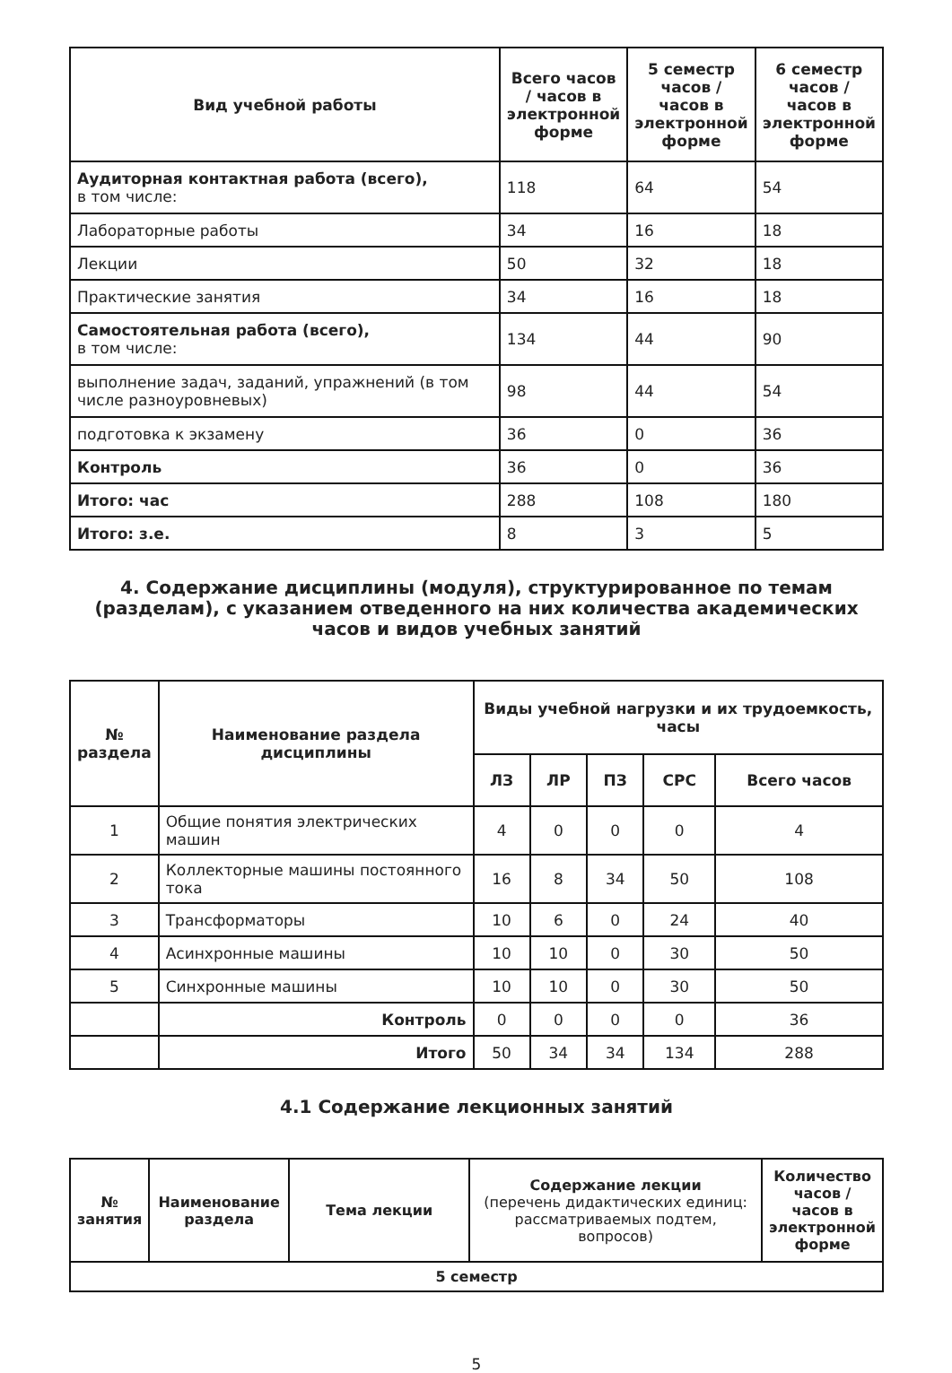| Вид учебной работы | Всего часов / часов в электронной форме | 5 семестр часов / часов в электронной форме | 6 семестр часов / часов в электронной форме |
| --- | --- | --- | --- |
| Аудиторная контактная работа (всего), в том числе: | 118 | 64 | 54 |
| Лабораторные работы | 34 | 16 | 18 |
| Лекции | 50 | 32 | 18 |
| Практические занятия | 34 | 16 | 18 |
| Самостоятельная работа (всего), в том числе: | 134 | 44 | 90 |
| выполнение задач, заданий, упражнений (в том числе разноуровневых) | 98 | 44 | 54 |
| подготовка к экзамену | 36 | 0 | 36 |
| Контроль | 36 | 0 | 36 |
| Итого: час | 288 | 108 | 180 |
| Итого: з.е. | 8 | 3 | 5 |
4. Содержание дисциплины (модуля), структурированное по темам (разделам), с указанием отведенного на них количества академических часов и видов учебных занятий
| № раздела | Наименование раздела дисциплины | Виды учебной нагрузки и их трудоемкость, часы | | | | |
| --- | --- | --- | --- | --- | --- | --- |
| | | ЛЗ | ЛР | ПЗ | СРС | Всего часов |
| 1 | Общие понятия электрических машин | 4 | 0 | 0 | 0 | 4 |
| 2 | Коллекторные машины постоянного тока | 16 | 8 | 34 | 50 | 108 |
| 3 | Трансформаторы | 10 | 6 | 0 | 24 | 40 |
| 4 | Асинхронные машины | 10 | 10 | 0 | 30 | 50 |
| 5 | Синхронные машины | 10 | 10 | 0 | 30 | 50 |
| | Контроль | 0 | 0 | 0 | 0 | 36 |
| | Итого | 50 | 34 | 34 | 134 | 288 |
4.1 Содержание лекционных занятий
| № занятия | Наименование раздела | Тема лекции | Содержание лекции (перечень дидактических единиц: рассматриваемых подтем, вопросов) | Количество часов / часов в электронной форме |
| --- | --- | --- | --- | --- |
| 5 семестр | | | | |
5